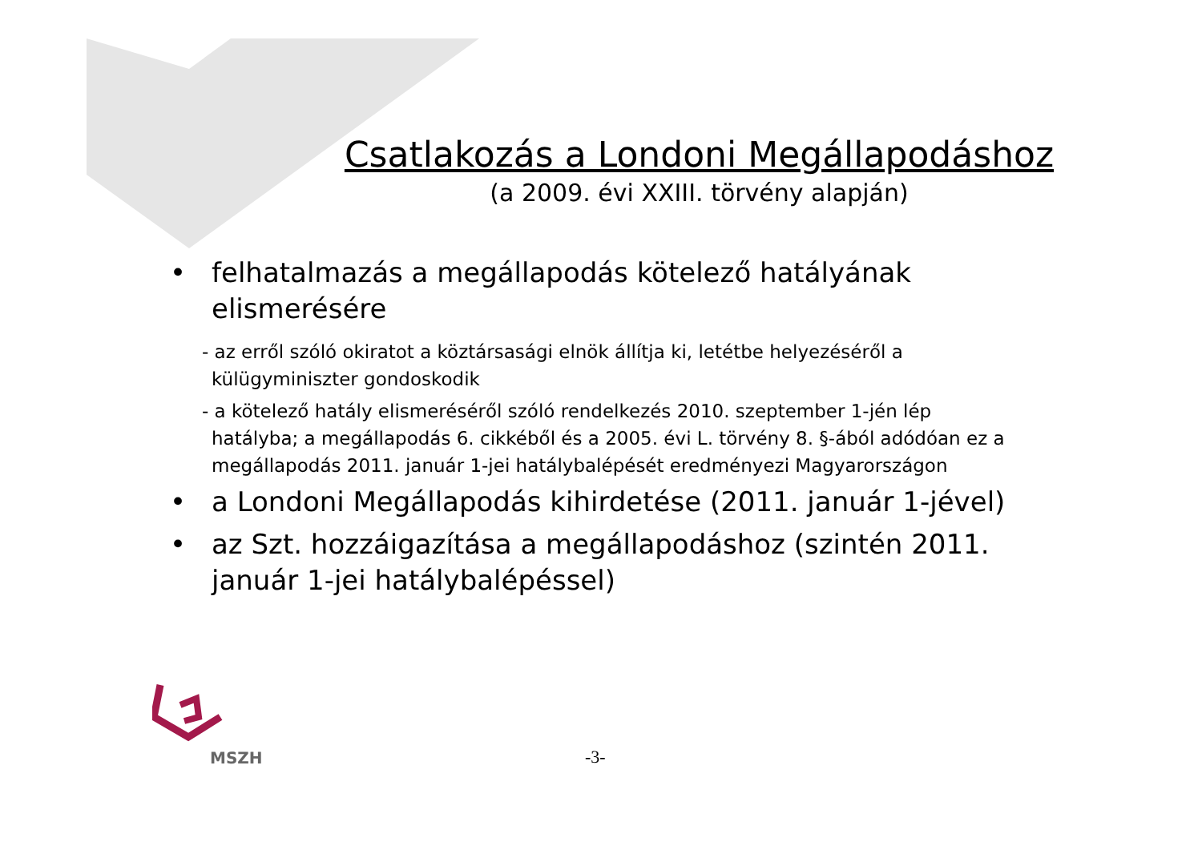Csatlakozás a Londoni Megállapodáshoz
(a 2009. évi XXIII. törvény alapján)
• felhatalmazás a megállapodás kötelező hatályának elismerésére
- az erről szóló okiratot a köztársasági elnök állítja ki, letétbe helyezéséről a külügyminiszter gondoskodik
- a kötelező hatály elismeréséről szóló rendelkezés 2010. szeptember 1-jén lép hatályba; a megállapodás 6. cikkéből és a 2005. évi L. törvény 8. §-ából adódóan ez a megállapodás 2011. január 1-jei hatálybalépését eredményezi Magyarországon
• a Londoni Megállapodás kihirdetése (2011. január 1-jével)
• az Szt. hozzáigazítása a megállapodáshoz (szintén 2011. január 1-jei hatálybalépéssel)
MSZH
-3-